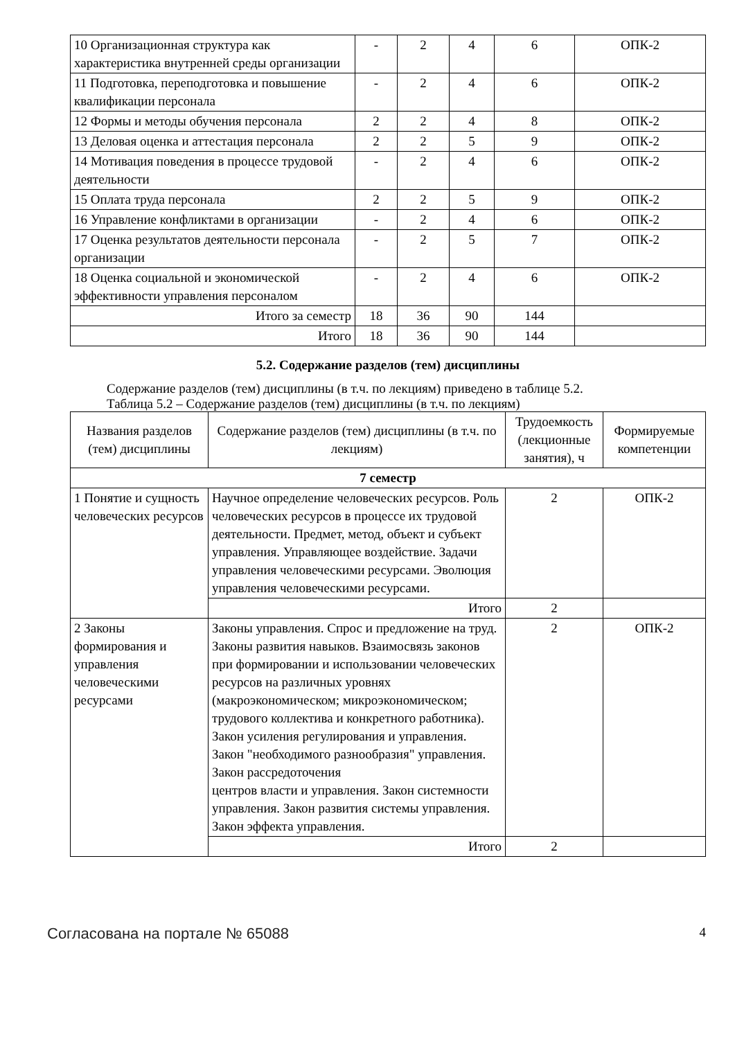| 10 Организационная структура как характеристика внутренней среды организации | - | 2 | 4 | 6 | ОПК-2 |
| 11 Подготовка, переподготовка и повышение квалификации персонала | - | 2 | 4 | 6 | ОПК-2 |
| 12 Формы и методы обучения персонала | 2 | 2 | 4 | 8 | ОПК-2 |
| 13 Деловая оценка и аттестация персонала | 2 | 2 | 5 | 9 | ОПК-2 |
| 14 Мотивация поведения в процессе трудовой деятельности | - | 2 | 4 | 6 | ОПК-2 |
| 15 Оплата труда персонала | 2 | 2 | 5 | 9 | ОПК-2 |
| 16 Управление конфликтами в организации | - | 2 | 4 | 6 | ОПК-2 |
| 17 Оценка результатов деятельности персонала организации | - | 2 | 5 | 7 | ОПК-2 |
| 18 Оценка социальной и экономической эффективности управления персоналом | - | 2 | 4 | 6 | ОПК-2 |
| Итого за семестр | 18 | 36 | 90 | 144 | |
| Итого | 18 | 36 | 90 | 144 | |
5.2. Содержание разделов (тем) дисциплины
Содержание разделов (тем) дисциплины (в т.ч. по лекциям) приведено в таблице 5.2.
Таблица 5.2 – Содержание разделов (тем) дисциплины (в т.ч. по лекциям)
| Названия разделов (тем) дисциплины | Содержание разделов (тем) дисциплины (в т.ч. по лекциям) | Трудоемкость (лекционные занятия), ч | Формируемые компетенции |
| --- | --- | --- | --- |
| 7 семестр | | | |
| 1 Понятие и сущность человеческих ресурсов | Научное определение человеческих ресурсов. Роль человеческих ресурсов в процессе их трудовой деятельности. Предмет, метод, объект и субъект управления. Управляющее воздействие. Задачи управления человеческими ресурсами. Эволюция управления человеческими ресурсами. | 2 | ОПК-2 |
| | Итого | 2 | |
| 2 Законы формирования и управления человеческими ресурсами | Законы управления. Спрос и предложение на труд. Законы развития навыков. Взаимосвязь законов при формировании и использовании человеческих ресурсов на различных уровнях (макроэкономическом; микроэкономическом; трудового коллектива и конкретного работника). Закон усиления регулирования и управления. Закон "необходимого разнообразия" управления. Закон рассредоточения центров власти и управления. Закон системности управления. Закон развития системы управления. Закон эффекта управления. | 2 | ОПК-2 |
| | Итого | 2 | |
Согласована на портале № 65088 4